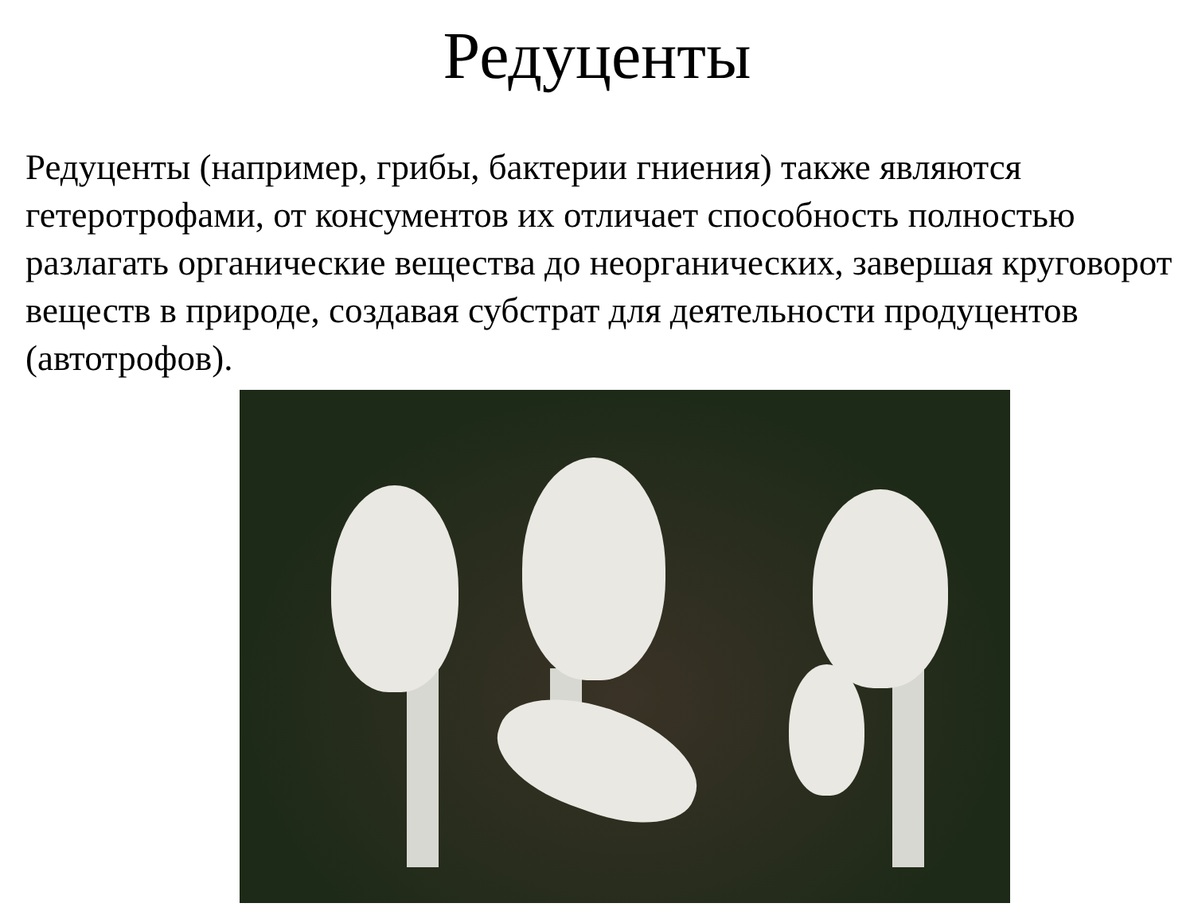Редуценты
Редуценты (например, грибы, бактерии гниения) также являются гетеротрофами, от консументов их отличает способность полностью разлагать органические вещества до неорганических, завершая круговорот веществ в природе, создавая субстрат для деятельности продуцентов (автотрофов).